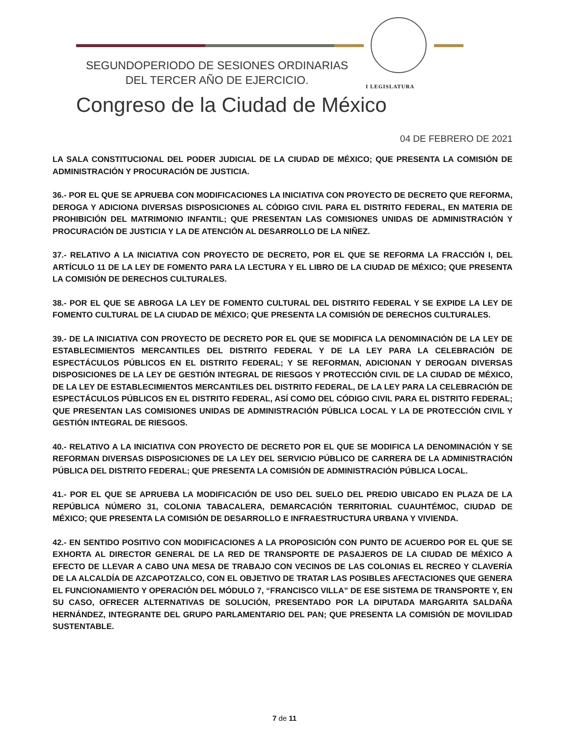I LEGISLATURA
SEGUNDOPERIODO DE SESIONES ORDINARIAS
DEL TERCER AÑO DE EJERCICIO.
Congreso de la Ciudad de México
04 DE FEBRERO DE 2021
LA SALA CONSTITUCIONAL DEL PODER JUDICIAL DE LA CIUDAD DE MÉXICO; QUE PRESENTA LA COMISIÓN DE ADMINISTRACIÓN Y PROCURACIÓN DE JUSTICIA.
36.- POR EL QUE SE APRUEBA CON MODIFICACIONES LA INICIATIVA CON PROYECTO DE DECRETO QUE REFORMA, DEROGA Y ADICIONA DIVERSAS DISPOSICIONES AL CÓDIGO CIVIL PARA EL DISTRITO FEDERAL, EN MATERIA DE PROHIBICIÓN DEL MATRIMONIO INFANTIL; QUE PRESENTAN LAS COMISIONES UNIDAS DE ADMINISTRACIÓN Y PROCURACIÓN DE JUSTICIA Y LA DE ATENCIÓN AL DESARROLLO DE LA NIÑEZ.
37.- RELATIVO A LA INICIATIVA CON PROYECTO DE DECRETO, POR EL QUE SE REFORMA LA FRACCIÓN I, DEL ARTÍCULO 11 DE LA LEY DE FOMENTO PARA LA LECTURA Y EL LIBRO DE LA CIUDAD DE MÉXICO; QUE PRESENTA LA COMISIÓN DE DERECHOS CULTURALES.
38.- POR EL QUE SE ABROGA LA LEY DE FOMENTO CULTURAL DEL DISTRITO FEDERAL Y SE EXPIDE LA LEY DE FOMENTO CULTURAL DE LA CIUDAD DE MÉXICO; QUE PRESENTA LA COMISIÓN DE DERECHOS CULTURALES.
39.- DE LA INICIATIVA CON PROYECTO DE DECRETO POR EL QUE SE MODIFICA LA DENOMINACIÓN DE LA LEY DE ESTABLECIMIENTOS MERCANTILES DEL DISTRITO FEDERAL Y DE LA LEY PARA LA CELEBRACIÓN DE ESPECTÁCULOS PÚBLICOS EN EL DISTRITO FEDERAL; Y SE REFORMAN, ADICIONAN Y DEROGAN DIVERSAS DISPOSICIONES DE LA LEY DE GESTIÓN INTEGRAL DE RIESGOS Y PROTECCIÓN CIVIL DE LA CIUDAD DE MÉXICO, DE LA LEY DE ESTABLECIMIENTOS MERCANTILES DEL DISTRITO FEDERAL, DE LA LEY PARA LA CELEBRACIÓN DE ESPECTÁCULOS PÚBLICOS EN EL DISTRITO FEDERAL, ASÍ COMO DEL CÓDIGO CIVIL PARA EL DISTRITO FEDERAL; QUE PRESENTAN LAS COMISIONES UNIDAS DE ADMINISTRACIÓN PÚBLICA LOCAL Y LA DE PROTECCIÓN CIVIL Y GESTIÓN INTEGRAL DE RIESGOS.
40.- RELATIVO A LA INICIATIVA CON PROYECTO DE DECRETO POR EL QUE SE MODIFICA LA DENOMINACIÓN Y SE REFORMAN DIVERSAS DISPOSICIONES DE LA LEY DEL SERVICIO PÚBLICO DE CARRERA DE LA ADMINISTRACIÓN PÚBLICA DEL DISTRITO FEDERAL; QUE PRESENTA LA COMISIÓN DE ADMINISTRACIÓN PÚBLICA LOCAL.
41.- POR EL QUE SE APRUEBA LA MODIFICACIÓN DE USO DEL SUELO DEL PREDIO UBICADO EN PLAZA DE LA REPÚBLICA NÚMERO 31, COLONIA TABACALERA, DEMARCACIÓN TERRITORIAL CUAUHTÉMOC, CIUDAD DE MÉXICO; QUE PRESENTA LA COMISIÓN DE DESARROLLO E INFRAESTRUCTURA URBANA Y VIVIENDA.
42.- EN SENTIDO POSITIVO CON MODIFICACIONES A LA PROPOSICIÓN CON PUNTO DE ACUERDO POR EL QUE SE EXHORTA AL DIRECTOR GENERAL DE LA RED DE TRANSPORTE DE PASAJEROS DE LA CIUDAD DE MÉXICO A EFECTO DE LLEVAR A CABO UNA MESA DE TRABAJO CON VECINOS DE LAS COLONIAS EL RECREO Y CLAVERÍA DE LA ALCALDÍA DE AZCAPOTZALCO, CON EL OBJETIVO DE TRATAR LAS POSIBLES AFECTACIONES QUE GENERA EL FUNCIONAMIENTO Y OPERACIÓN DEL MÓDULO 7, “FRANCISCO VILLA” DE ESE SISTEMA DE TRANSPORTE Y, EN SU CASO, OFRECER ALTERNATIVAS DE SOLUCIÓN, PRESENTADO POR LA DIPUTADA MARGARITA SALDAÑA HERNÁNDEZ, INTEGRANTE DEL GRUPO PARLAMENTARIO DEL PAN; QUE PRESENTA LA COMISIÓN DE MOVILIDAD SUSTENTABLE.
7 de 11